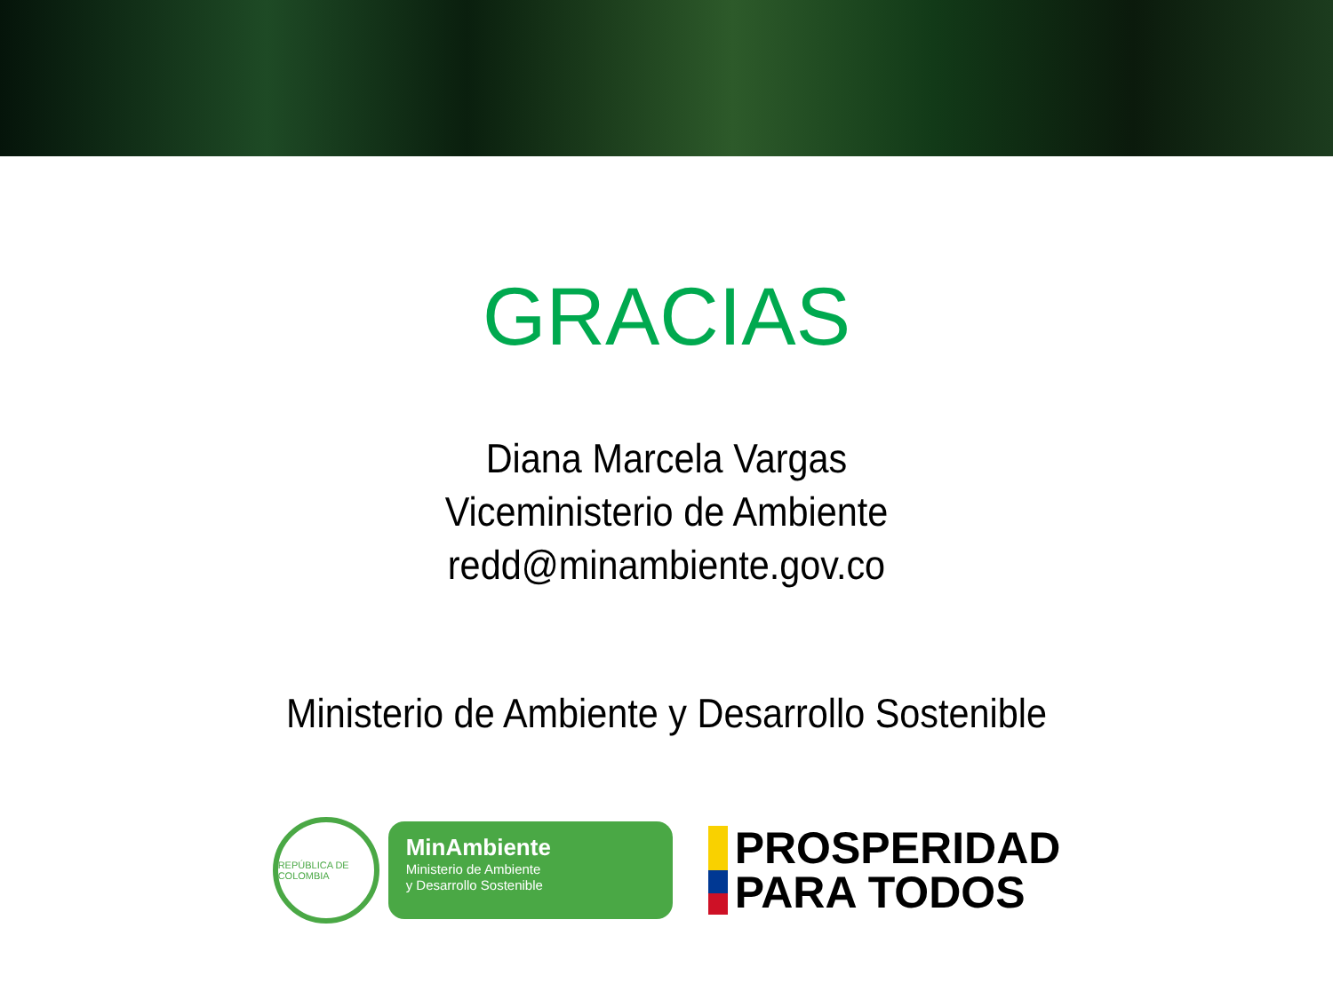GRACIAS
Diana Marcela Vargas
Viceministerio de Ambiente
redd@minambiente.gov.co
Ministerio de Ambiente y Desarrollo Sostenible
REPÚBLICA DE COLOMBIA
MinAmbiente
Ministerio de Ambiente
y Desarrollo Sostenible
PROSPERIDAD
PARA TODOS